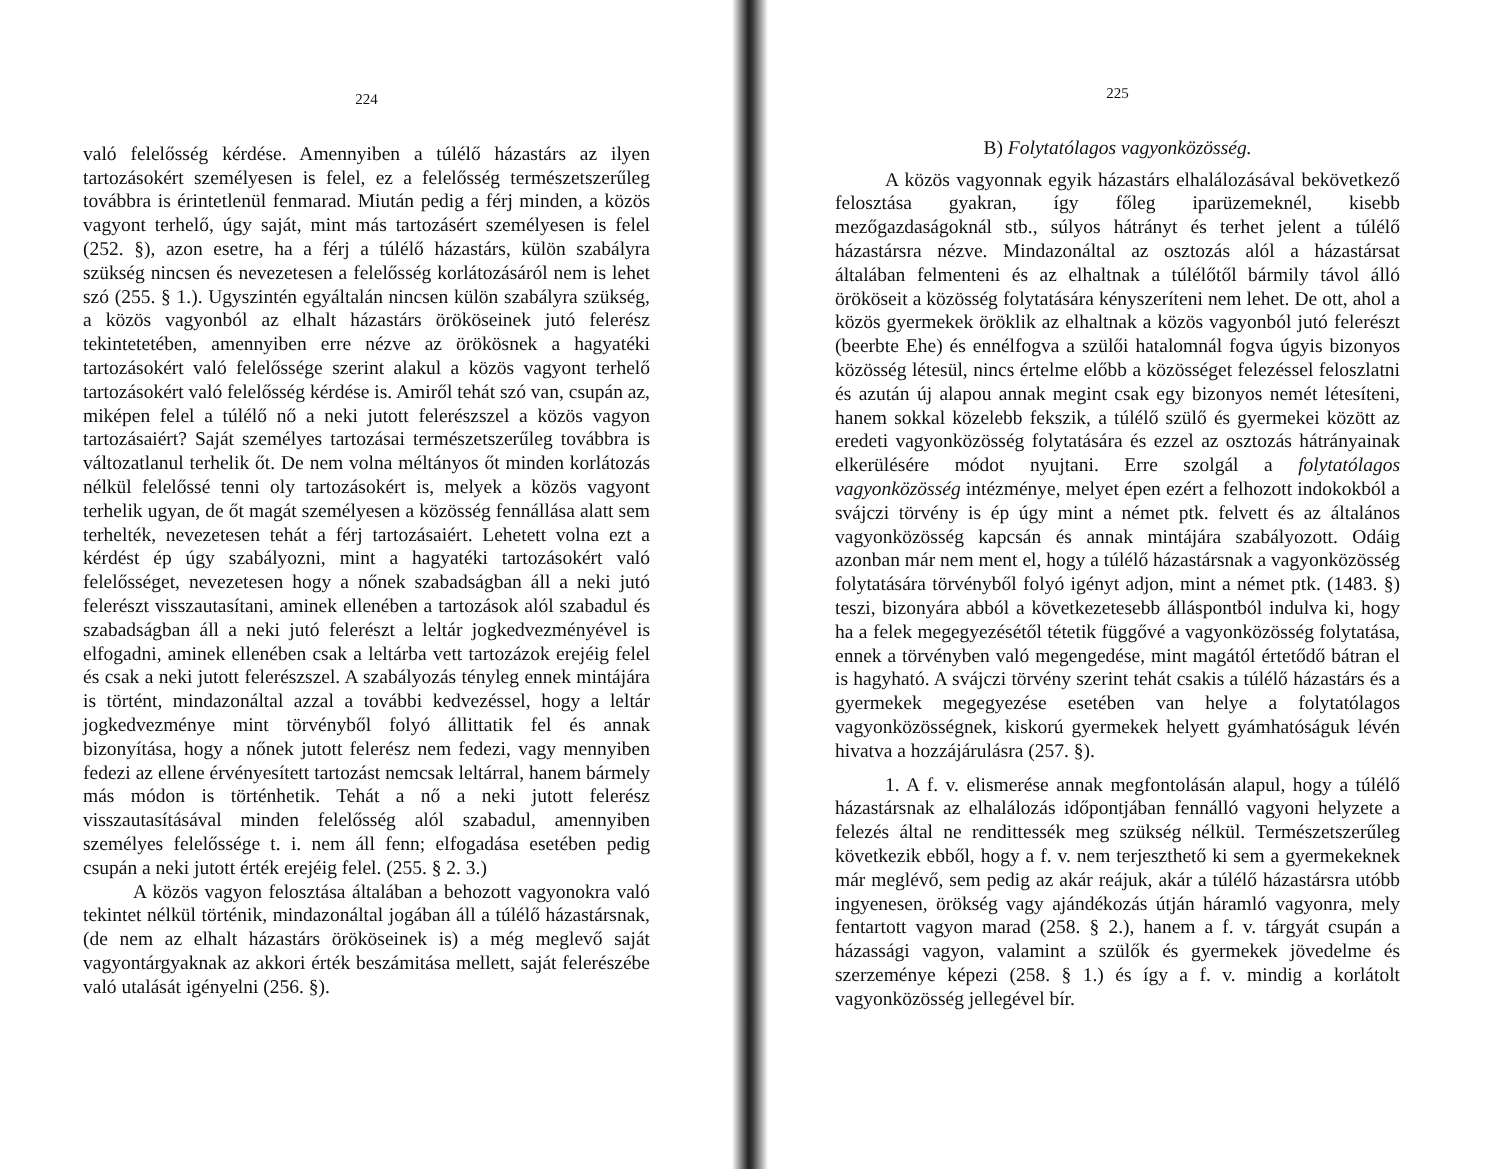224
való felelősség kérdése. Amennyiben a túlélő házastárs az ilyen tartozásokért személyesen is felel, ez a felelősség természetszerűleg továbbra is érintetlenül fenmarad. Miután pedig a férj minden, a közös vagyont terhelő, úgy saját, mint más tartozásért személyesen is felel (252. §), azon esetre, ha a férj a túlélő házastárs, külön szabályra szükség nincsen és nevezetesen a felelősség korlátozásáról nem is lehet szó (255. § 1.). Ugyszintén egyáltalán nincsen külön szabályra szükség, a közös vagyonból az elhalt házastárs örököseinek jutó felerész tekintetetében, amennyiben erre nézve az örökösnek a hagyatéki tartozásokért való felelőssége szerint alakul a közös vagyont terhelő tartozásokért való felelősség kérdése is. Amiről tehát szó van, csupán az, miképen felel a túlélő nő a neki jutott felerészszel a közös vagyon tartozásaiért? Saját személyes tartozásai természetszerűleg továbbra is változatlanul terhelik őt. De nem volna méltányos őt minden korlátozás nélkül felelőssé tenni oly tartozásokért is, melyek a közös vagyont terhelik ugyan, de őt magát személyesen a közösség fennállása alatt sem terhelték, nevezetesen tehát a férj tartozásaiért. Lehetett volna ezt a kérdést ép úgy szabályozni, mint a hagyatéki tartozásokért való felelősséget, nevezetesen hogy a nőnek szabadságban áll a neki jutó felerészt visszautasítani, aminek ellenében a tartozások alól szabadul és szabadságban áll a neki jutó felerészt a leltár jogkedvezményével is elfogadni, aminek ellenében csak a leltárba vett tartozázok erejéig felel és csak a neki jutott felerészszel. A szabályozás tényleg ennek mintájára is történt, mindazonáltal azzal a további kedvezéssel, hogy a leltár jogkedvezménye mint törvényből folyó állittatik fel és annak bizonyítása, hogy a nőnek jutott felerész nem fedezi, vagy mennyiben fedezi az ellene érvényesített tartozást nemcsak leltárral, hanem bármely más módon is történhetik. Tehát a nő a neki jutott felerész visszautasításával minden felelősség alól szabadul, amennyiben személyes felelőssége t. i. nem áll fenn; elfogadása esetében pedig csupán a neki jutott érték erejéig felel. (255. § 2. 3.)
A közös vagyon felosztása általában a behozott vagyonokra való tekintet nélkül történik, mindazonáltal jogában áll a túlélő házastársnak, (de nem az elhalt házastárs örököseinek is) a még meglevő saját vagyontárgyaknak az akkori érték beszámitása mellett, saját felerészébe való utalását igényelni (256. §).
225
B) Folytatólagos vagyonközösség.
A közös vagyonnak egyik házastárs elhalálozásával bekövetkező felosztása gyakran, így főleg iparüzemeknél, kisebb mezőgazdaságoknál stb., súlyos hátrányt és terhet jelent a túlélő házastársra nézve. Mindazonáltal az osztozás alól a házastársat általában felmenteni és az elhaltnak a túlélőtől bármily távol álló örököseit a közösség folytatására kényszeríteni nem lehet. De ott, ahol a közös gyermekek öröklik az elhaltnak a közös vagyonból jutó felerészt (beerbte Ehe) és ennélfogva a szülői hatalomnál fogva úgyis bizonyos közösség létesül, nincs értelme előbb a közösséget felezéssel feloszlatni és azután új alapou annak megint csak egy bizonyos nemét létesíteni, hanem sokkal közelebb fekszik, a túlélő szülő és gyermekei között az eredeti vagyonközösség folytatására és ezzel az osztozás hátrányainak elkerülésére módot nyujtani. Erre szolgál a folytatólagos vagyonközösség intézménye, melyet épen ezért a felhozott indokokból a svájczi törvény is ép úgy mint a német ptk. felvett és az általános vagyonközösség kapcsán és annak mintájára szabályozott. Odáig azonban már nem ment el, hogy a túlélő házastársnak a vagyonközösség folytatására törvényből folyó igényt adjon, mint a német ptk. (1483. §) teszi, bizonyára abból a következetesebb álláspontból indulva ki, hogy ha a felek megegyezésétől tétetik függővé a vagyonközösség folytatása, ennek a törvényben való megengedése, mint magától értetődő bátran el is hagyható. A svájczi törvény szerint tehát csakis a túlélő házastárs és a gyermekek megegyezése esetében van helye a folytatólagos vagyonközösségnek, kiskorú gyermekek helyett gyámhatóságuk lévén hivatva a hozzájárulásra (257. §).
1. A f. v. elismerése annak megfontolásán alapul, hogy a túlélő házastársnak az elhalálozás időpontjában fennálló vagyoni helyzete a felezés által ne rendittessék meg szükség nélkül. Természetszerűleg következik ebből, hogy a f. v. nem terjeszthető ki sem a gyermekeknek már meglévő, sem pedig az akár reájuk, akár a túlélő házastársra utóbb ingyenesen, örökség vagy ajándékozás útján háramló vagyonra, mely fentartott vagyon marad (258. § 2.), hanem a f. v. tárgyát csupán a házassági vagyon, valamint a szülők és gyermekek jövedelme és szerzeménye képezi (258. § 1.) és így a f. v. mindig a korlátolt vagyonközösség jellegével bír.